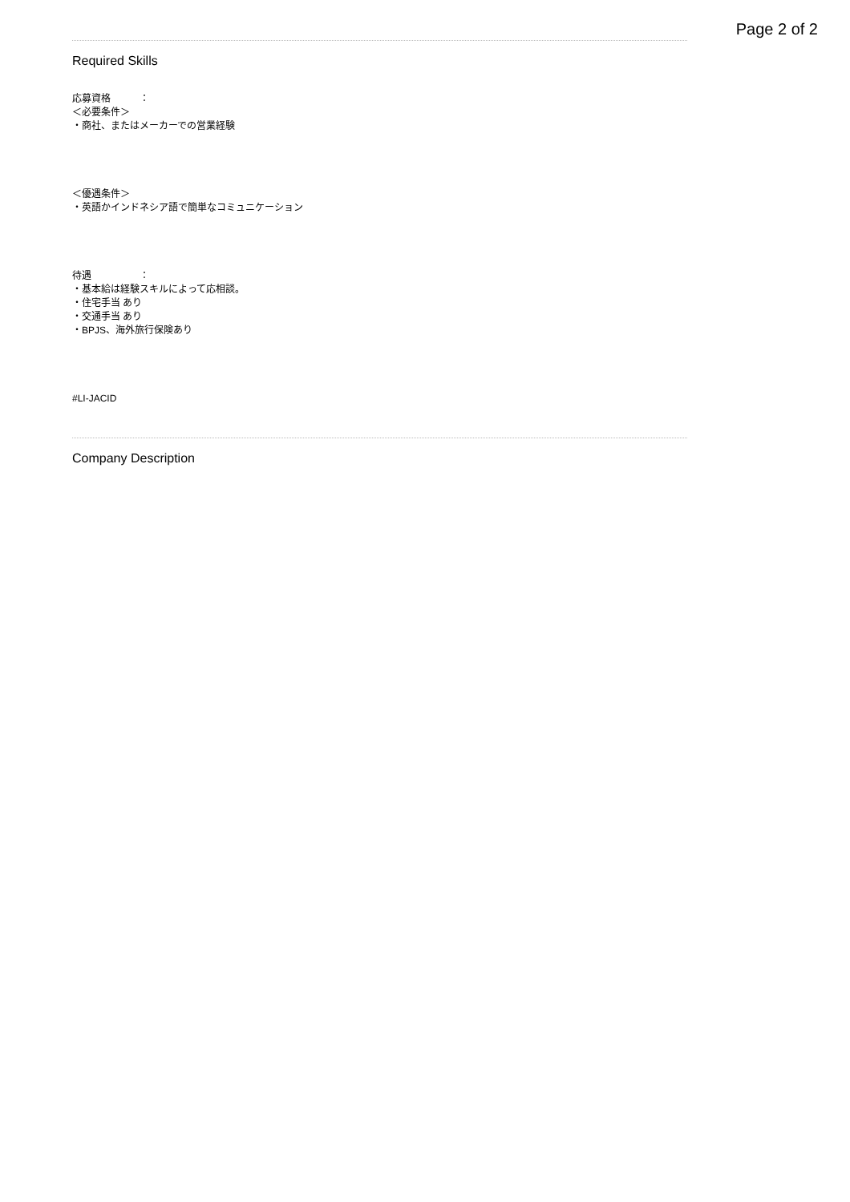Page 2 of 2
Required Skills
応募資格　　　：
＜必要条件＞
・商社、またはメーカーでの営業経験
＜優遇条件＞
・英語かインドネシア語で簡単なコミュニケーション
待遇　　　　　：
・基本給は経験スキルによって応相談。
・住宅手当 あり
・交通手当 あり
・BPJS、海外旅行保険あり
#LI-JACID
Company Description